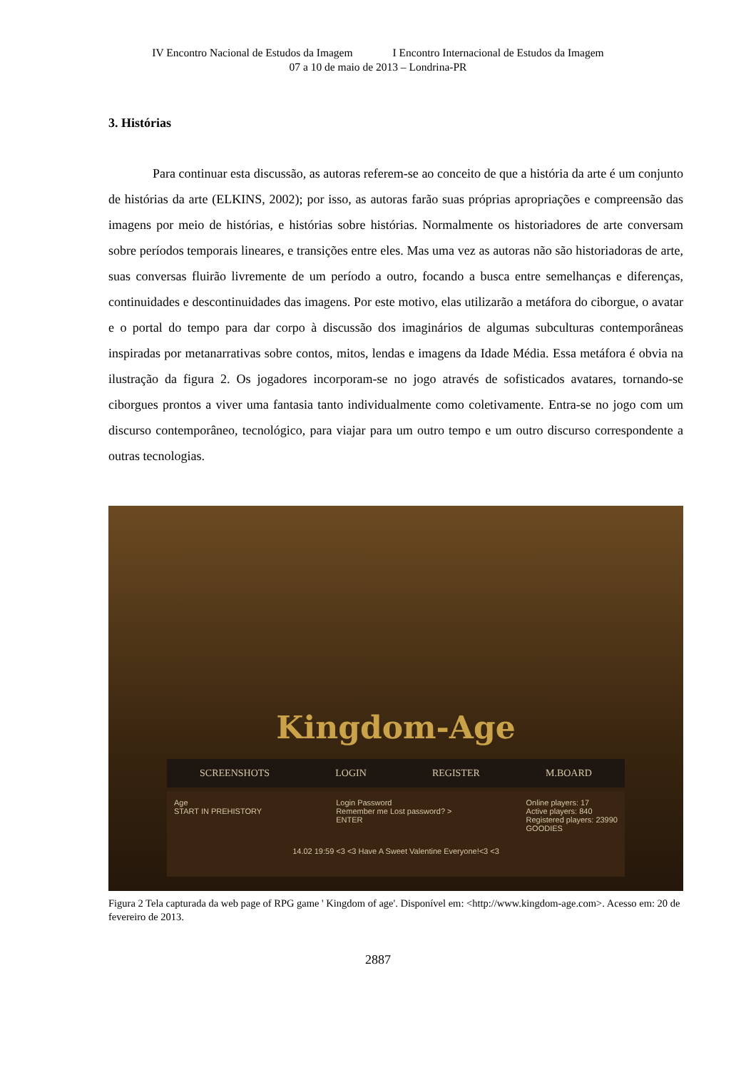IV Encontro Nacional de Estudos da Imagem I Encontro Internacional de Estudos da Imagem
07 a 10 de maio de 2013 – Londrina-PR
3. Histórias
Para continuar esta discussão, as autoras referem-se ao conceito de que a história da arte é um conjunto de histórias da arte (ELKINS, 2002); por isso, as autoras farão suas próprias apropriações e compreensão das imagens por meio de histórias, e histórias sobre histórias. Normalmente os historiadores de arte conversam sobre períodos temporais lineares, e transições entre eles. Mas uma vez as autoras não são historiadoras de arte, suas conversas fluirão livremente de um período a outro, focando a busca entre semelhanças e diferenças, continuidades e descontinuidades das imagens. Por este motivo, elas utilizarão a metáfora do ciborgue, o avatar e o portal do tempo para dar corpo à discussão dos imaginários de algumas subculturas contemporâneas inspiradas por metanarrativas sobre contos, mitos, lendas e imagens da Idade Média. Essa metáfora é obvia na ilustração da figura 2. Os jogadores incorporam-se no jogo através de sofisticados avatares, tornando-se ciborgues prontos a viver uma fantasia tanto individualmente como coletivamente. Entra-se no jogo com um discurso contemporâneo, tecnológico, para viajar para um outro tempo e um outro discurso correspondente a outras tecnologias.
Kingdom-Age
SCREENSHOTS LOGIN REGISTER M.BOARD
Age
START IN PREHISTORY
Login Password
Remember me Lost password? >
ENTER
Online players: 17
Active players: 840
Registered players: 23990
GOODIES
14.02 19:59 <3 <3 Have A Sweet Valentine Everyone!<3 <3
Figura 2 Tela capturada da web page of RPG game ' Kingdom of age'. Disponível em: <http://www.kingdom-age.com>. Acesso em: 20 de fevereiro de 2013.
2887